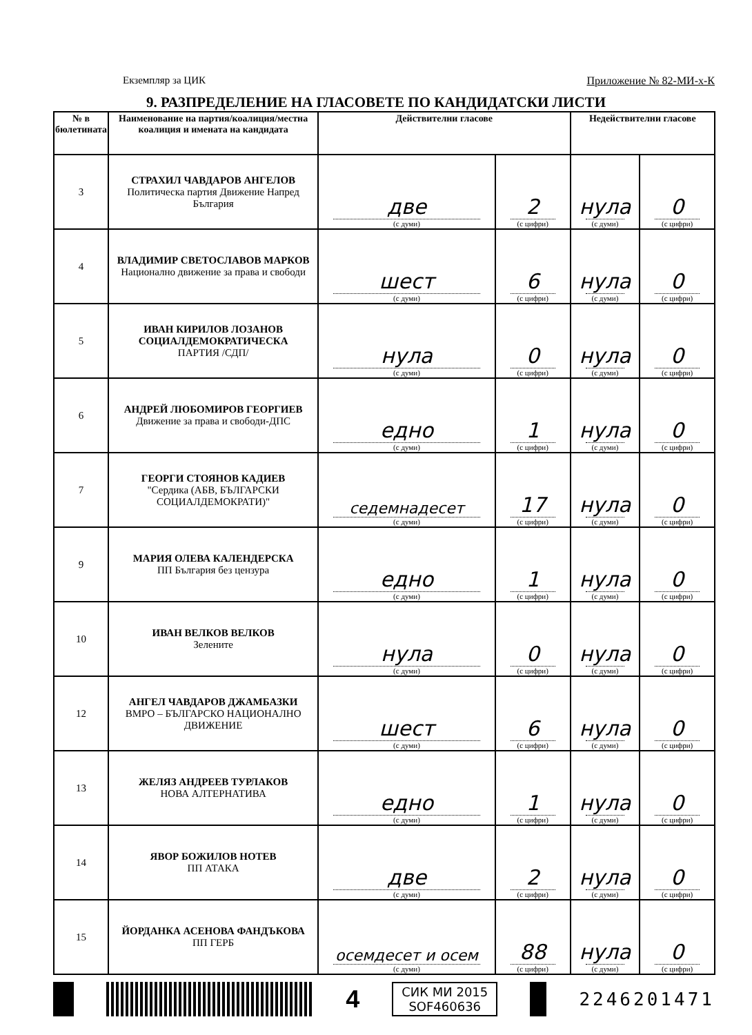Екземпляр за ЦИК Приложение № 82-МИ-х-К
9. РАЗПРЕДЕЛЕНИЕ НА ГЛАСОВЕТЕ ПО КАНДИДАТСКИ ЛИСТИ
| № в бюлетината | Наименование на партия/коалиция/местна коалиция и имената на кандидата | Действителни гласове | | Недействителни гласове | |
| --- | --- | --- | --- | --- | --- |
| 3 | СТРАХИЛ ЧАВДАРОВ АНГЕЛОВ Политическа партия Движение Напред България | две (с думи) | 2 (с цифри) | нула (с думи) | 0 (с цифри) |
| 4 | ВЛАДИМИР СВЕТОСЛАВОВ МАРКОВ Национално движение за права и свободи | шест (с думи) | 6 (с цифри) | нула (с думи) | 0 (с цифри) |
| 5 | ИВАН КИРИЛОВ ЛОЗАНОВ СОЦИАЛДЕМОКРАТИЧЕСКА ПАРТИЯ /СДП/ | нула (с думи) | 0 (с цифри) | нула (с думи) | 0 (с цифри) |
| 6 | АНДРЕЙ ЛЮБОМИРОВ ГЕОРГИЕВ Движение за права и свободи-ДПС | едно (с думи) | 1 (с цифри) | нула (с думи) | 0 (с цифри) |
| 7 | ГЕОРГИ СТОЯНОВ КАДИЕВ "Сердика (АБВ, БЪЛГАРСКИ СОЦИАЛДЕМОКРАТИ)" | седемнадесет (с думи) | 17 (с цифри) | нула (с думи) | 0 (с цифри) |
| 9 | МАРИЯ ОЛЕВА КАЛЕНДЕРСКА ПП България без цензура | едно (с думи) | 1 (с цифри) | нула (с думи) | 0 (с цифри) |
| 10 | ИВАН ВЕЛКОВ ВЕЛКОВ Зелените | нула (с думи) | 0 (с цифри) | нула (с думи) | 0 (с цифри) |
| 12 | АНГЕЛ ЧАВДАРОВ ДЖАМБАЗКИ ВМРО – БЪЛГАРСКО НАЦИОНАЛНО ДВИЖЕНИЕ | шест (с думи) | 6 (с цифри) | нула (с думи) | 0 (с цифри) |
| 13 | ЖЕЛЯЗ АНДРЕЕВ ТУРЛАКОВ НОВА АЛТЕРНАТИВА | едно (с думи) | 1 (с цифри) | нула (с думи) | 0 (с цифри) |
| 14 | ЯВОР БОЖИЛОВ НОТЕВ ПП АТАКА | две (с думи) | 2 (с цифри) | нула (с думи) | 0 (с цифри) |
| 15 | ЙОРДАНКА АСЕНОВА ФАНДЪКОВА ПП ГЕРБ | осемдесет и осем (с думи) | 88 (с цифри) | нула (с думи) | 0 (с цифри) |
4
СИК МИ 2015
SOF460636
2246201471